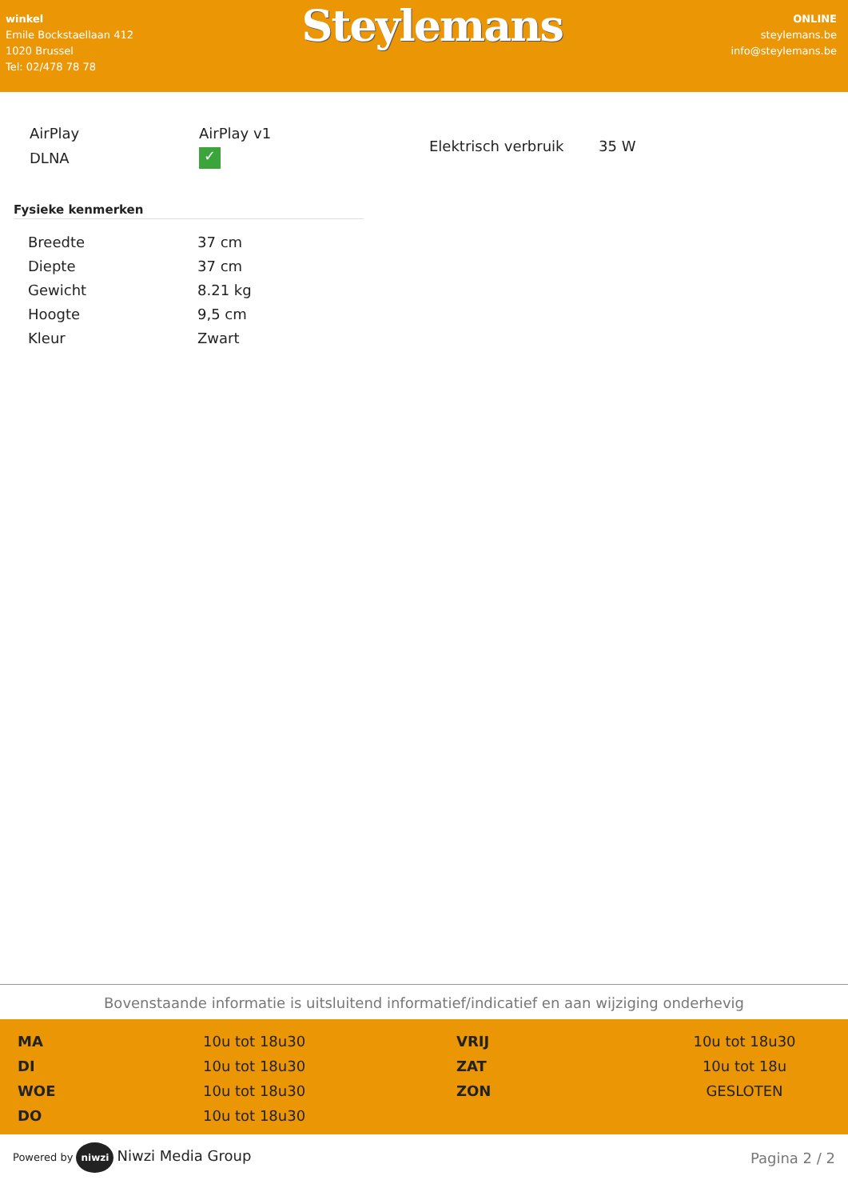winkel
Emile Bockstaellaan 412
1020 Brussel
Tel: 02/478 78 78
Steylemans
ONLINE
steylemans.be
info@steylemans.be
| AirPlay | AirPlay v1 |
| DLNA | ✓ |
| Elektrisch verbruik | 35 W |
Fysieke kenmerken
| Breedte | 37 cm |
| Diepte | 37 cm |
| Gewicht | 8.21 kg |
| Hoogte | 9,5 cm |
| Kleur | Zwart |
Bovenstaande informatie is uitsluitend informatief/indicatief en aan wijziging onderhevig
| MA | 10u tot 18u30 | VRIJ | 10u tot 18u30 |
| DI | 10u tot 18u30 | ZAT | 10u tot 18u |
| WOE | 10u tot 18u30 | ZON | GESLOTEN |
| DO | 10u tot 18u30 | | |
Powered by niwzi Niwzi Media Group Pagina 2 / 2